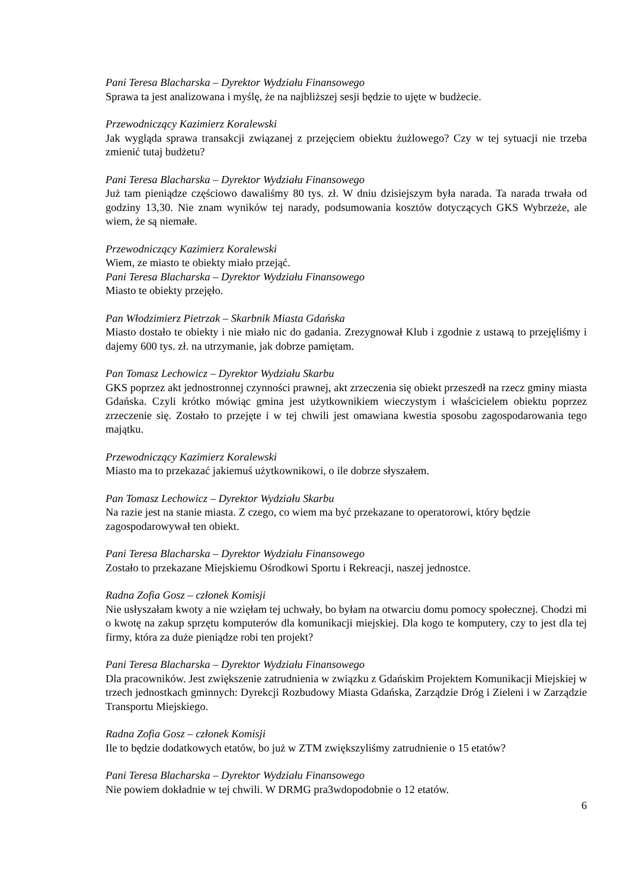Pani Teresa Blacharska – Dyrektor Wydziału Finansowego
Sprawa ta jest analizowana i myślę, że na najbliższej sesji będzie to ujęte w budżecie.
Przewodniczący Kazimierz Koralewski
Jak wygląda sprawa transakcji związanej z przejęciem obiektu żużlowego? Czy w tej sytuacji nie trzeba zmienić tutaj budżetu?
Pani Teresa Blacharska – Dyrektor Wydziału Finansowego
Już tam pieniądze częściowo dawaliśmy 80 tys. zł. W dniu dzisiejszym była narada. Ta narada trwała od godziny 13,30. Nie znam wyników tej narady, podsumowania kosztów dotyczących GKS Wybrzeże, ale wiem, że są niemałe.
Przewodniczący Kazimierz Koralewski
Wiem, ze miasto te obiekty miało przejąć.
Pani Teresa Blacharska – Dyrektor Wydziału Finansowego
Miasto te obiekty przejęło.
Pan Włodzimierz Pietrzak – Skarbnik Miasta Gdańska
Miasto dostało te obiekty i nie miało nic do gadania. Zrezygnował Klub i zgodnie z ustawą to przejęliśmy i dajemy 600 tys. zł. na utrzymanie, jak dobrze pamiętam.
Pan Tomasz Lechowicz – Dyrektor Wydziału Skarbu
GKS poprzez akt jednostronnej czynności prawnej, akt zrzeczenia się obiekt przeszedł na rzecz gminy miasta Gdańska. Czyli krótko mówiąc gmina jest użytkownikiem wieczystym i właścicielem obiektu poprzez zrzeczenie się. Zostało to przejęte i w tej chwili jest omawiana kwestia sposobu zagospodarowania tego majątku.
Przewodniczący Kazimierz Koralewski
Miasto ma to przekazać jakiemuś użytkownikowi, o ile dobrze słyszałem.
Pan Tomasz Lechowicz – Dyrektor Wydziału Skarbu
Na razie jest na stanie miasta. Z czego, co wiem ma być przekazane to operatorowi, który będzie zagospodarowywał ten obiekt.
Pani Teresa Blacharska – Dyrektor Wydziału Finansowego
Zostało to przekazane Miejskiemu Ośrodkowi Sportu i Rekreacji, naszej jednostce.
Radna Zofia Gosz – członek Komisji
Nie usłyszałam kwoty a nie wzięłam tej uchwały, bo byłam na otwarciu domu pomocy społecznej. Chodzi mi o kwotę na zakup sprzętu komputerów dla komunikacji miejskiej. Dla kogo te komputery, czy to jest dla tej firmy, która za duże pieniądze robi ten projekt?
Pani Teresa Blacharska – Dyrektor Wydziału Finansowego
Dla pracowników. Jest zwiększenie zatrudnienia w związku z Gdańskim Projektem Komunikacji Miejskiej w trzech jednostkach gminnych: Dyrekcji Rozbudowy Miasta Gdańska, Zarządzie Dróg i Zieleni i w Zarządzie Transportu Miejskiego.
Radna Zofia Gosz – członek Komisji
Ile to będzie dodatkowych etatów, bo już w ZTM zwiększyliśmy zatrudnienie o 15 etatów?
Pani Teresa Blacharska – Dyrektor Wydziału Finansowego
Nie powiem dokładnie w tej chwili. W DRMG pra3wdopodobnie o 12 etatów.
6